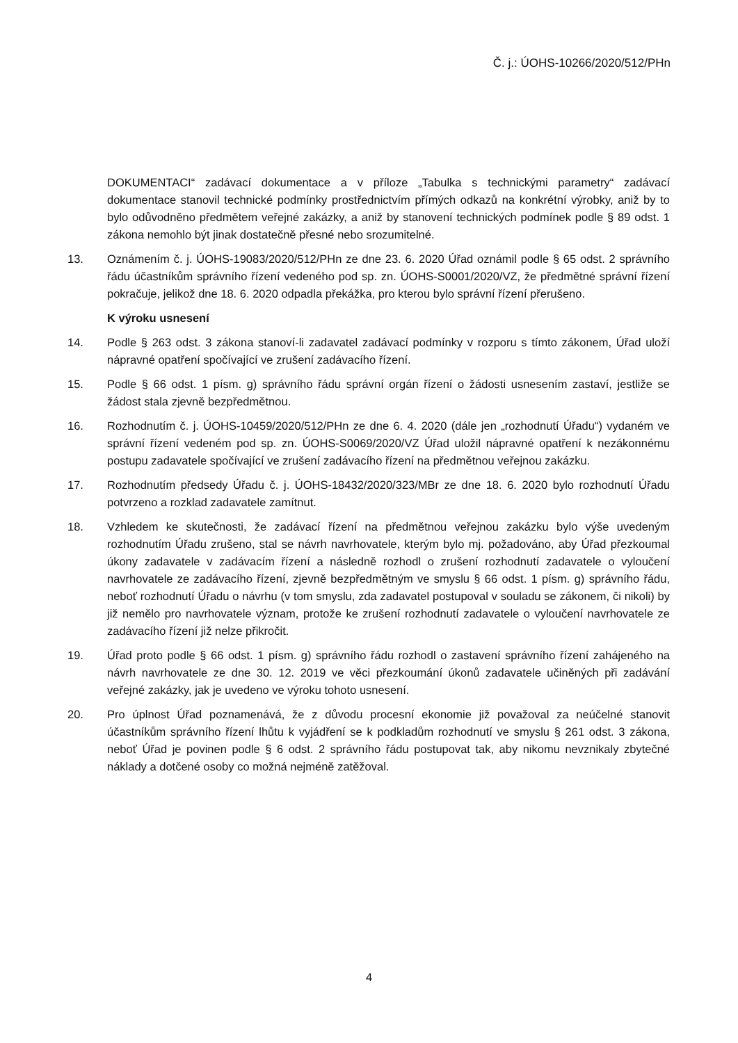Č. j.: ÚOHS-10266/2020/512/PHn
DOKUMENTACI“ zadávací dokumentace a v příloze „Tabulka s technickými parametry“ zadávací dokumentace stanovil technické podmínky prostřednictvím přímých odkazů na konkrétní výrobky, aniž by to bylo odůvodněno předmětem veřejné zakázky, a aniž by stanovení technických podmínek podle § 89 odst. 1 zákona nemohlo být jinak dostatečně přesné nebo srozumitelné.
13. Oznámením č. j. ÚOHS-19083/2020/512/PHn ze dne 23. 6. 2020 Úřad oznámil podle § 65 odst. 2 správního řádu účastníkům správního řízení vedeného pod sp. zn. ÚOHS-S0001/2020/VZ, že předmětné správní řízení pokračuje, jelikož dne 18. 6. 2020 odpadla překážka, pro kterou bylo správní řízení přerušeno.
K výroku usnesení
14. Podle § 263 odst. 3 zákona stanoví-li zadavatel zadávací podmínky v rozporu s tímto zákonem, Úřad uloží nápravné opatření spočívající ve zrušení zadávacího řízení.
15. Podle § 66 odst. 1 písm. g) správního řádu správní orgán řízení o žádosti usnesením zastaví, jestliže se žádost stala zjevně bezpředmětnou.
16. Rozhodnutím č. j. ÚOHS-10459/2020/512/PHn ze dne 6. 4. 2020 (dále jen „rozhodnutí Úřadu“) vydaném ve správní řízení vedeném pod sp. zn. ÚOHS-S0069/2020/VZ Úřad uložil nápravné opatření k nezákonnému postupu zadavatele spočívající ve zrušení zadávacího řízení na předmětnou veřejnou zakázku.
17. Rozhodnutím předsedy Úřadu č. j. ÚOHS-18432/2020/323/MBr ze dne 18. 6. 2020 bylo rozhodnutí Úřadu potvrzeno a rozklad zadavatele zamítnut.
18. Vzhledem ke skutečnosti, že zadávací řízení na předmětnou veřejnou zakázku bylo výše uvedeným rozhodnutím Úřadu zrušeno, stal se návrh navrhovatele, kterým bylo mj. požadováno, aby Úřad přezkoumal úkony zadavatele v zadávacím řízení a následně rozhodl o zrušení rozhodnutí zadavatele o vyloučení navrhovatele ze zadávacího řízení, zjevně bezpředmětným ve smyslu § 66 odst. 1 písm. g) správního řádu, neboť rozhodnutí Úřadu o návrhu (v tom smyslu, zda zadavatel postupoval v souladu se zákonem, či nikoli) by již nemělo pro navrhovatele význam, protože ke zrušení rozhodnutí zadavatele o vyloučení navrhovatele ze zadávacího řízení již nelze přikročit.
19. Úřad proto podle § 66 odst. 1 písm. g) správního řádu rozhodl o zastavení správního řízení zahájeného na návrh navrhovatele ze dne 30. 12. 2019 ve věci přezkoumání úkonů zadavatele učiněných při zadávání veřejné zakázky, jak je uvedeno ve výroku tohoto usnesení.
20. Pro úplnost Úřad poznamenává, že z důvodu procesní ekonomie již považoval za neúčelné stanovit účastníkům správního řízení lhůtu k vyjádření se k podkladům rozhodnutí ve smyslu § 261 odst. 3 zákona, neboť Úřad je povinen podle § 6 odst. 2 správního řádu postupovat tak, aby nikomu nevznikaly zbytečné náklady a dotčené osoby co možná nejméně zatěžoval.
4